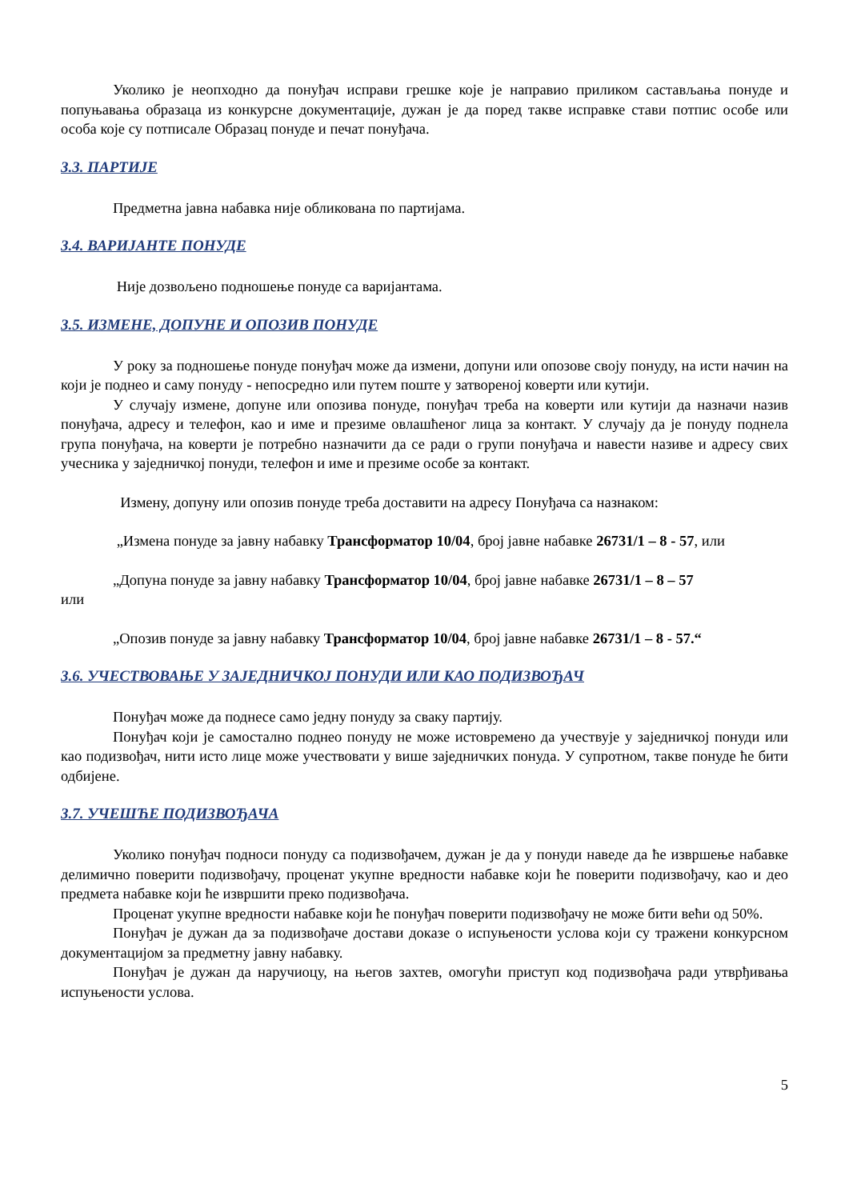Уколико је неопходно да понуђач исправи грешке које је направио приликом састављања понуде и попуњавања образаца из конкурсне документације, дужан је да поред такве исправке стави потпис особе или особа које су потписале Образац понуде и печат понуђача.
3.3. ПАРТИЈЕ
Предметна јавна набавка није обликована по партијама.
3.4. ВАРИЈАНТЕ ПОНУДЕ
Није дозвољено подношење понуде са варијантама.
3.5. ИЗМЕНЕ, ДОПУНЕ И ОПОЗИВ ПОНУДЕ
У року за подношење понуде понуђач може да измени, допуни или опозове своју понуду, на исти начин на који је поднео и саму понуду - непосредно или путем поште у затвореној коверти или кутији.
У случају измене, допуне или опозива понуде, понуђач треба на коверти или кутији да назначи назив понуђача, адресу и телефон, као и име и презиме овлашћеног лица за контакт. У случају да је понуду поднела група понуђача, на коверти је потребно назначити да се ради о групи понуђача и навести називе и адресу свих учесника у заједничкој понуди, телефон и име и презиме особе за контакт.
Измену, допуну или опозив понуде треба доставити на адресу Понуђача са назнаком:
„Измена понуде за јавну набавку Трансформатор 10/04, број јавне набавке 26731/1 – 8 - 57, или
„Допуна понуде за јавну набавку Трансформатор 10/04, број јавне набавке 26731/1 – 8 – 57
или
„Опозив понуде за јавну набавку Трансформатор 10/04, број јавне набавке 26731/1 – 8 - 57.“
3.6. УЧЕСТВОВАЊЕ У ЗАЈЕДНИЧКОЈ ПОНУДИ ИЛИ КАО ПОДИЗВОЂАЧ
Понуђач може да поднесе само једну понуду за сваку партију.
Понуђач који је самостално поднео понуду не може истовремено да учествује у заједничкој понуди или као подизвођач, нити исто лице може учествовати у више заједничких понуда. У супротном, такве понуде ће бити одбијене.
3.7. УЧЕШЋЕ ПОДИЗВОЂАЧА
Уколико понуђач подноси понуду са подизвођачем, дужан је да у понуди наведе да ће извршење набавке делимично поверити подизвођачу, проценат укупне вредности набавке који ће поверити подизвођачу, као и део предмета набавке који ће извршити преко подизвођача.
Проценат укупне вредности набавке који ће понуђач поверити подизвођачу не може бити већи од 50%.
Понуђач је дужан да за подизвођаче достави доказе о испуњености услова који су тражени конкурсном документацијом за предметну јавну набавку.
Понуђач је дужан да наручиоцу, на његов захтев, омогући приступ код подизвођача ради утврђивања испуњености услова.
5